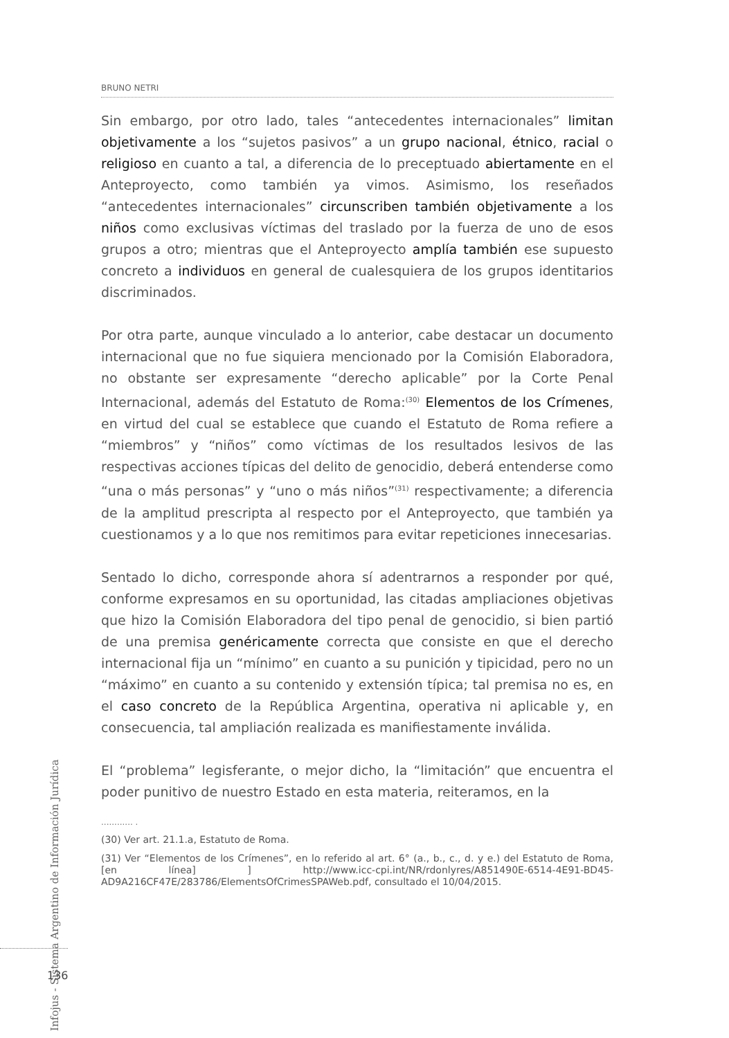BRUNO NETRI
Sin embargo, por otro lado, tales “antecedentes internacionales” limitan objetivamente a los “sujetos pasivos” a un grupo nacional, étnico, racial o religioso en cuanto a tal, a diferencia de lo preceptuado abiertamente en el Anteproyecto, como también ya vimos. Asimismo, los reseñados “antecedentes internacionales” circunscriben también objetivamente a los niños como exclusivas víctimas del traslado por la fuerza de uno de esos grupos a otro; mientras que el Anteproyecto amplía también ese supuesto concreto a individuos en general de cualesquiera de los grupos identitarios discriminados.
Por otra parte, aunque vinculado a lo anterior, cabe destacar un documento internacional que no fue siquiera mencionado por la Comisión Elaboradora, no obstante ser expresamente “derecho aplicable” por la Corte Penal Internacional, además del Estatuto de Roma:<sup>(30)</sup> Elementos de los Crímenes, en virtud del cual se establece que cuando el Estatuto de Roma refiere a “miembros” y “niños” como víctimas de los resultados lesivos de las respectivas acciones típicas del delito de genocidio, deberá entenderse como “una o más personas” y “uno o más niños”<sup>(31)</sup> respectivamente; a diferencia de la amplitud prescripta al respecto por el Anteproyecto, que también ya cuestionamos y a lo que nos remitimos para evitar repeticiones innecesarias.
Sentado lo dicho, corresponde ahora sí adentrarnos a responder por qué, conforme expresamos en su oportunidad, las citadas ampliaciones objetivas que hizo la Comisión Elaboradora del tipo penal de genocidio, si bien partió de una premisa genéricamente correcta que consiste en que el derecho internacional fija un “mínimo” en cuanto a su punición y tipicidad, pero no un “máximo” en cuanto a su contenido y extensión típica; tal premisa no es, en el caso concreto de la República Argentina, operativa ni aplicable y, en consecuencia, tal ampliación realizada es manifiestamente inválida.
El “problema” legisferante, o mejor dicho, la “limitación” que encuentra el poder punitivo de nuestro Estado en esta materia, reiteramos, en la
............ .
(30) Ver art. 21.1.a, Estatuto de Roma.
(31) Ver “Elementos de los Crímenes”, en lo referido al art. 6° (a., b., c., d. y e.) del Estatuto de Roma, [en línea] ] http://www.icc-cpi.int/NR/rdonlyres/A851490E-6514-4E91-BD45-AD9A216CF47E/283786/ElementsOfCrimesSPAWeb.pdf, consultado el 10/04/2015.
Infojus - Sistema Argentino de Información Jurídica
136